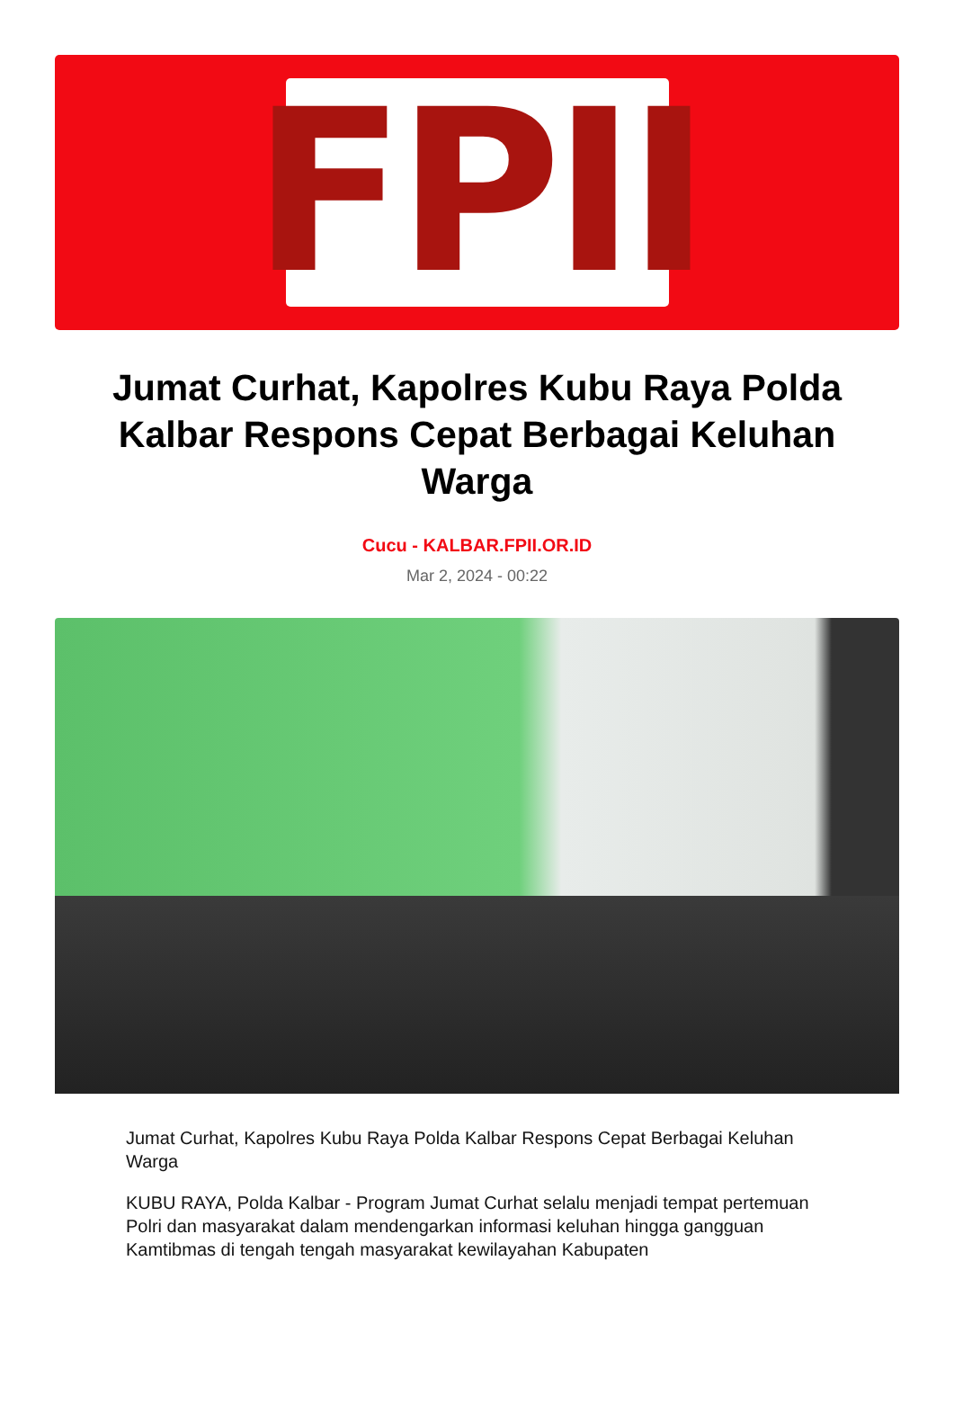FPII
Jumat Curhat, Kapolres Kubu Raya Polda Kalbar Respons Cepat Berbagai Keluhan Warga
Cucu - KALBAR.FPII.OR.ID
Mar 2, 2024 - 00:22
Jumat Curhat, Kapolres Kubu Raya Polda Kalbar Respons Cepat Berbagai Keluhan Warga
KUBU RAYA, Polda Kalbar - Program Jumat Curhat selalu menjadi tempat pertemuan Polri dan masyarakat dalam mendengarkan informasi keluhan hingga gangguan Kamtibmas di tengah tengah masyarakat kewilayahan Kabupaten